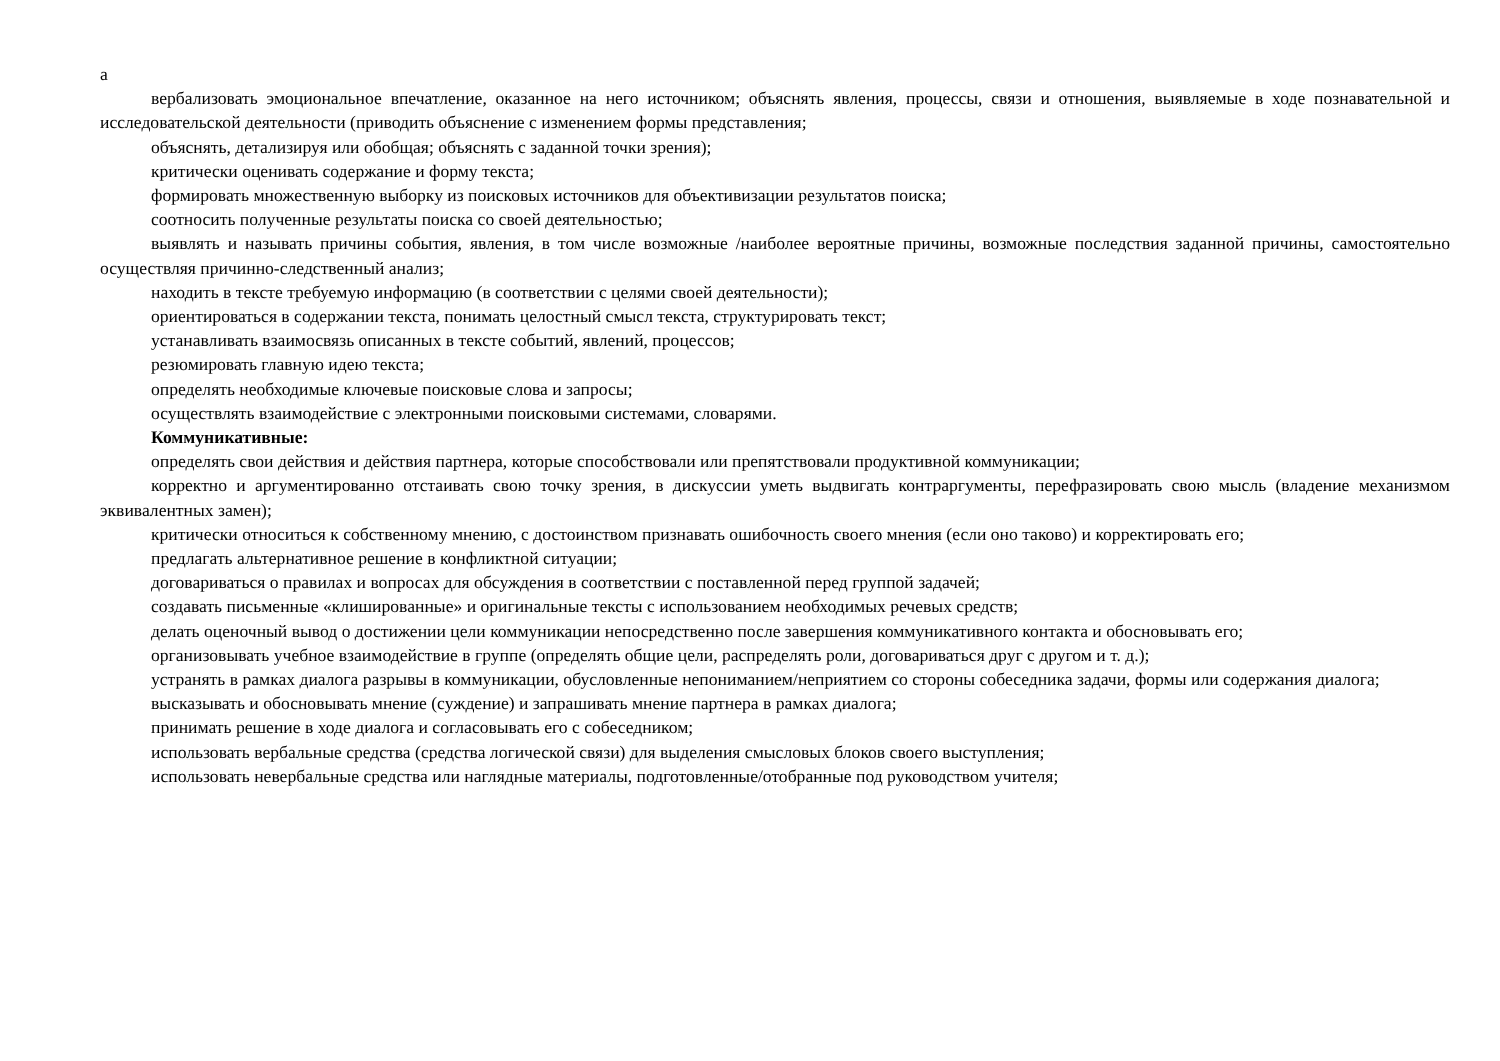а
вербализовать эмоциональное впечатление, оказанное на него источником; объяснять явления, процессы, связи и отношения, выявляемые в ходе познавательной и исследовательской деятельности (приводить объяснение с изменением формы представления;
объяснять, детализируя или обобщая; объяснять с заданной точки зрения);
критически оценивать содержание и форму текста;
формировать множественную выборку из поисковых источников для объективизации результатов поиска;
соотносить полученные результаты поиска со своей деятельностью;
выявлять и называть причины события, явления, в том числе возможные /наиболее вероятные причины, возможные последствия заданной причины, самостоятельно осуществляя причинно-следственный анализ;
находить в тексте требуемую информацию (в соответствии с целями своей деятельности);
ориентироваться в содержании текста, понимать целостный смысл текста, структурировать текст;
устанавливать взаимосвязь описанных в тексте событий, явлений, процессов;
резюмировать главную идею текста;
определять необходимые ключевые поисковые слова и запросы;
осуществлять взаимодействие с электронными поисковыми системами, словарями.
Коммуникативные:
определять свои действия и действия партнера, которые способствовали или препятствовали продуктивной коммуникации;
корректно и аргументированно отстаивать свою точку зрения, в дискуссии уметь выдвигать контраргументы, перефразировать свою мысль (владение механизмом эквивалентных замен);
критически относиться к собственному мнению, с достоинством признавать ошибочность своего мнения (если оно таково) и корректировать его;
предлагать альтернативное решение в конфликтной ситуации;
договариваться о правилах и вопросах для обсуждения в соответствии с поставленной перед группой задачей;
создавать письменные «клишированные» и оригинальные тексты с использованием необходимых речевых средств;
делать оценочный вывод о достижении цели коммуникации непосредственно после завершения коммуникативного контакта и обосновывать его;
организовывать учебное взаимодействие в группе (определять общие цели, распределять роли, договариваться друг с другом и т. д.);
устранять в рамках диалога разрывы в коммуникации, обусловленные непониманием/неприятием со стороны собеседника задачи, формы или содержания диалога;
высказывать и обосновывать мнение (суждение) и запрашивать мнение партнера в рамках диалога;
принимать решение в ходе диалога и согласовывать его с собеседником;
использовать вербальные средства (средства логической связи) для выделения смысловых блоков своего выступления;
использовать невербальные средства или наглядные материалы, подготовленные/отобранные под руководством учителя;